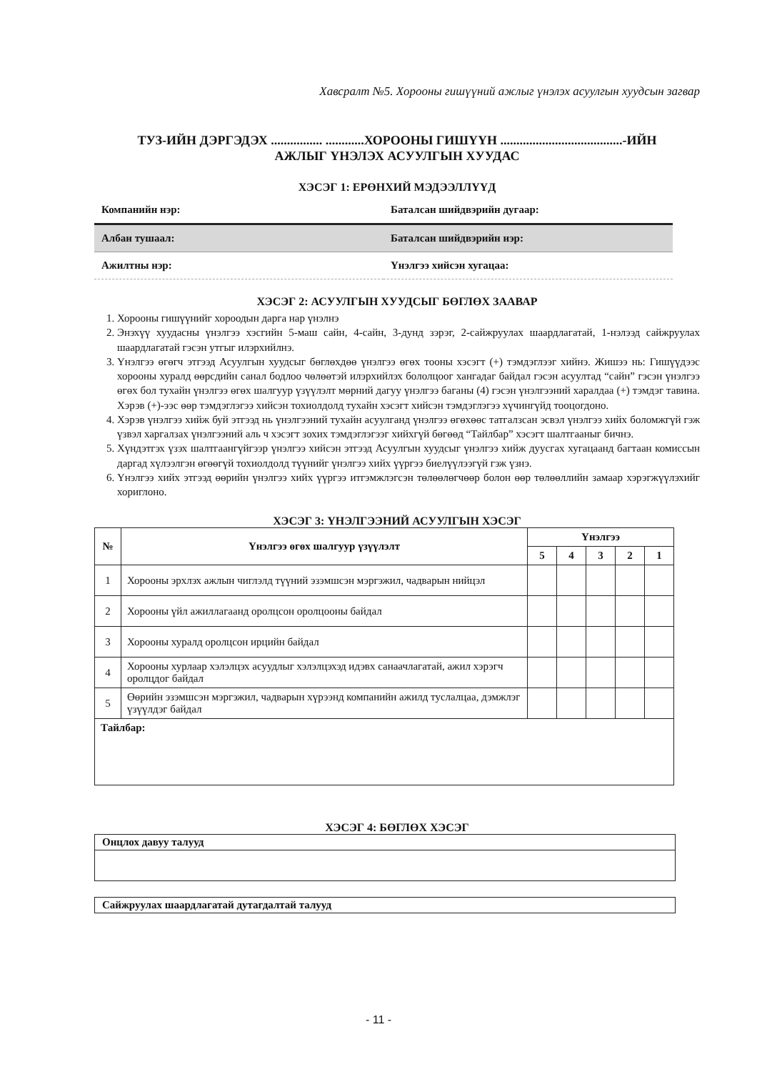Хавсралт №5. Хорооны гишүүний ажлыг үнэлэх асуулгын хуудсын загвар
ТУЗ-ИЙН ДЭРГЭДЭХ ................ ............ХОРООНЫ ГИШҮҮН ......................................-ИЙН
АЖЛЫГ ҮНЭЛЭХ АСУУЛГЫН ХУУДАС
ХЭСЭГ 1: ЕРӨНХИЙ МЭДЭЭЛЛҮҮД
| Компанийн нэр: | Баталсан шийдвэрийн дугаар: |
| Албан тушаал: | Баталсан шийдвэрийн нэр: |
| Ажилтны нэр: | Үнэлгээ хийсэн хугацаа: |
ХЭСЭГ 2: АСУУЛГЫН ХУУДСЫГ БӨГЛӨХ ЗААВАР
1. Хорооны гишүүнийг хороодын дарга нар үнэлнэ
2. Энэхүү хуудасны үнэлгээ хэсгийн 5-маш сайн, 4-сайн, 3-дунд зэрэг, 2-сайжруулах шаардлагатай, 1-нэлээд сайжруулах шаардлагатай гэсэн утгыг илэрхийлнэ.
3. Үнэлгээ өгөгч этгээд Асуулгын хуудсыг бөглөхдөө үнэлгээ өгөх тооны хэсэгт (+) тэмдэглээг хийнэ. Жишээ нь: Гишүүдээс хорооны хуралд өөрсдийн санал бодлоо чөлөөтэй илэрхийлэх бололцоог хангадаг байдал гэсэн асуултад “сайн” гэсэн үнэлгээ өгөх бол тухайн үнэлгээ өгөх шалгуур үзүүлэлт мөрний дагуу үнэлгээ баганы (4) гэсэн үнэлгээний харалдаа (+) тэмдэг тавина. Хэрэв (+)-ээс өөр тэмдэглэгээ хийсэн тохиолдолд тухайн хэсэгт хийсэн тэмдэглэгээ хүчингүйд тооцогдоно.
4. Хэрэв үнэлгээ хийж буй этгээд нь үнэлгээний тухайн асуулганд үнэлгээ өгөхөөс татгалзсан эсвэл үнэлгээ хийх боломжгүй гэж үзвэл харгалзах үнэлгээний аль ч хэсэгт зохих тэмдэглэгээг хийхгүй бөгөөд “Тайлбар” хэсэгт шалтгааныг бичнэ.
5. Хүндэтгэх үзэх шалтгаангүйгээр үнэлгээ хийсэн этгээд Асуулгын хуудсыг үнэлгээ хийж дуусгах хугацаанд багтаан комиссын даргад хүлээлгэн өгөөгүй тохиолдолд түүнийг үнэлгээ хийх үүргээ биелүүлээгүй гэж үзнэ.
6. Үнэлгээ хийх этгээд өөрийн үнэлгээ хийх үүргээ итгэмжлэгсэн төлөөлөгчөөр болон өөр төлөөллийн замаар хэрэгжүүлэхийг хориглоно.
ХЭСЭГ 3: ҮНЭЛГЭЭНИЙ АСУУЛГЫН ХЭСЭГ
| № | Үнэлгээ өгөх шалгуур үзүүлэлт | Үнэлгээ | | | | |
| --- | --- | --- | --- | --- | --- | --- |
| | | 5 | 4 | 3 | 2 | 1 |
| 1 | Хорооны эрхлэх ажлын чиглэлд түүний эзэмшсэн мэргэжил, чадварын нийцэл | | | | | |
| 2 | Хорооны үйл ажиллагаанд оролцсон оролцооны байдал | | | | | |
| 3 | Хорооны хуралд оролцсон ирцийн байдал | | | | | |
| 4 | Хорооны хурлаар хэлэлцэх асуудлыг хэлэлцэхэд идэвх санаачлагатай, ажил хэрэгч оролцдог байдал | | | | | |
| 5 | Өөрийн эзэмшсэн мэргэжил, чадварын хүрээнд компанийн ажилд туслалцаа, дэмжлэг үзүүлдэг байдал | | | | | |
| Тайлбар: | | | | | | |
ХЭСЭГ 4: БӨГЛӨХ ХЭСЭГ
Онцлох давуу талууд
Сайжруулах шаардлагатай дутагдалтай талууд
- 11 -